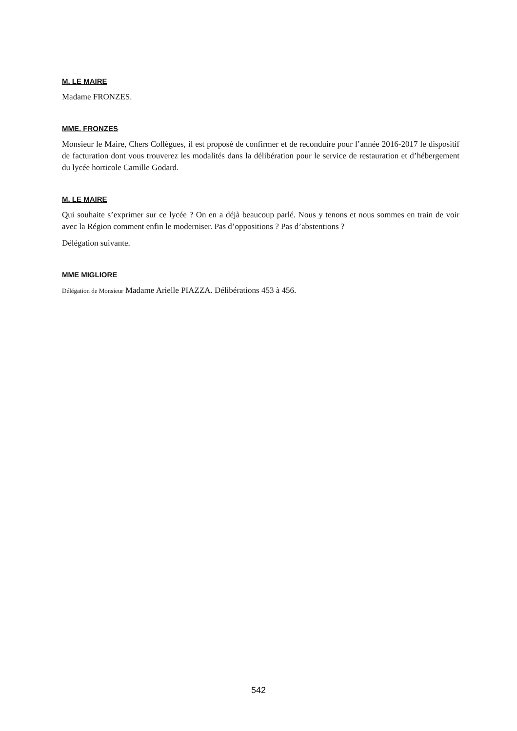M. LE MAIRE
Madame FRONZES.
MME. FRONZES
Monsieur le Maire, Chers Collègues, il est proposé de confirmer et de reconduire pour l’année 2016-2017 le dispositif de facturation dont vous trouverez les modalités dans la délibération pour le service de restauration et d’hébergement du lycée horticole Camille Godard.
M. LE MAIRE
Qui souhaite s’exprimer sur ce lycée ? On en a déjà beaucoup parlé. Nous y tenons et nous sommes en train de voir avec la Région comment enfin le moderniser. Pas d’oppositions ? Pas d’abstentions ?
Délégation suivante.
MME MIGLIORE
Délégation de Monsieur Madame Arielle PIAZZA. Délibérations 453 à 456.
542